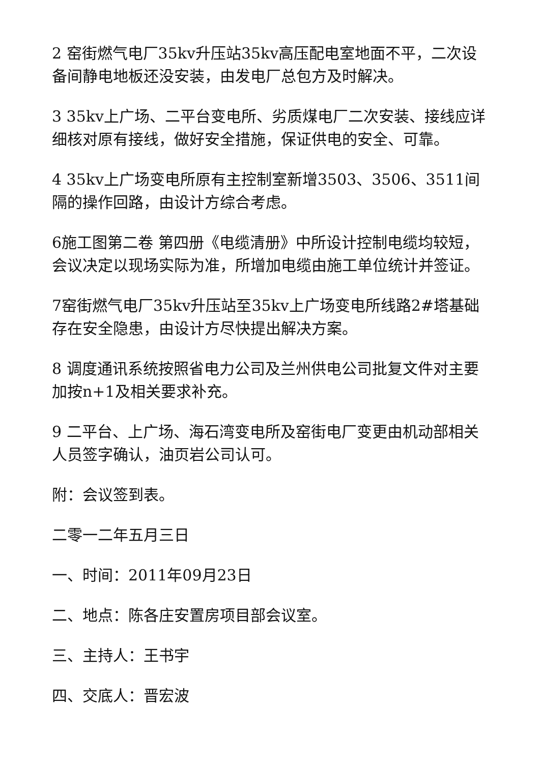2 窑街燃气电厂35kv升压站35kv高压配电室地面不平，二次设备间静电地板还没安装，由发电厂总包方及时解决。
3 35kv上广场、二平台变电所、劣质煤电厂二次安装、接线应详细核对原有接线，做好安全措施，保证供电的安全、可靠。
4 35kv上广场变电所原有主控制室新增3503、3506、3511间隔的操作回路，由设计方综合考虑。
6施工图第二卷 第四册《电缆清册》中所设计控制电缆均较短，会议决定以现场实际为准，所增加电缆由施工单位统计并签证。
7窑街燃气电厂35kv升压站至35kv上广场变电所线路2#塔基础存在安全隐患，由设计方尽快提出解决方案。
8 调度通讯系统按照省电力公司及兰州供电公司批复文件对主要加按n+1及相关要求补充。
9 二平台、上广场、海石湾变电所及窑街电厂变更由机动部相关人员签字确认，油页岩公司认可。
附：会议签到表。
二零一二年五月三日
一、时间：2011年09月23日
二、地点：陈各庄安置房项目部会议室。
三、主持人：王书宇
四、交底人：晋宏波